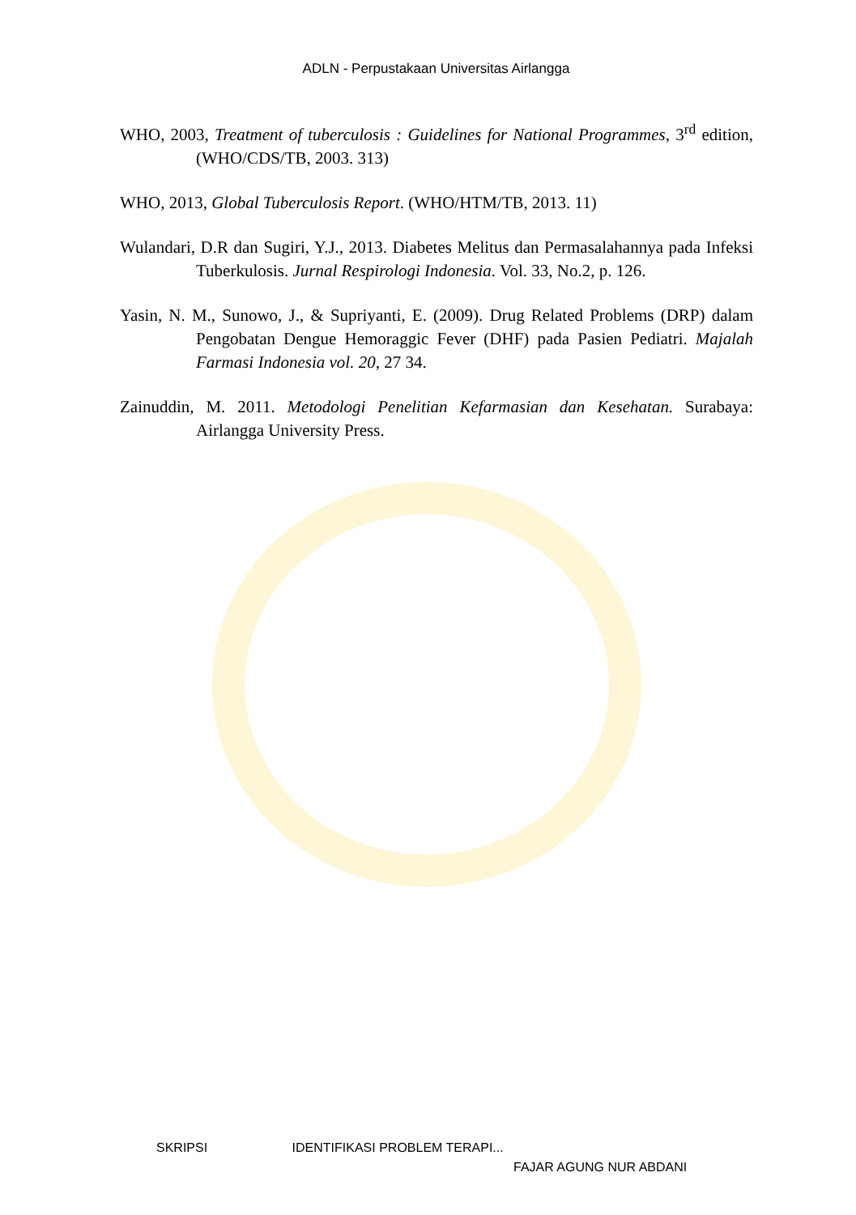ADLN - Perpustakaan Universitas Airlangga
WHO, 2003, Treatment of tuberculosis : Guidelines for National Programmes, 3<sup>rd</sup> edition, (WHO/CDS/TB, 2003. 313)
WHO, 2013, Global Tuberculosis Report. (WHO/HTM/TB, 2013. 11)
Wulandari, D.R dan Sugiri, Y.J., 2013. Diabetes Melitus dan Permasalahannya pada Infeksi Tuberkulosis. Jurnal Respirologi Indonesia. Vol. 33, No.2, p. 126.
Yasin, N. M., Sunowo, J., & Supriyanti, E. (2009). Drug Related Problems (DRP) dalam Pengobatan Dengue Hemoraggic Fever (DHF) pada Pasien Pediatri. Majalah Farmasi Indonesia vol. 20, 27 34.
Zainuddin, M. 2011. Metodologi Penelitian Kefarmasian dan Kesehatan. Surabaya: Airlangga University Press.
SKRIPSI IDENTIFIKASI PROBLEM TERAPI...
FAJAR AGUNG NUR ABDANI